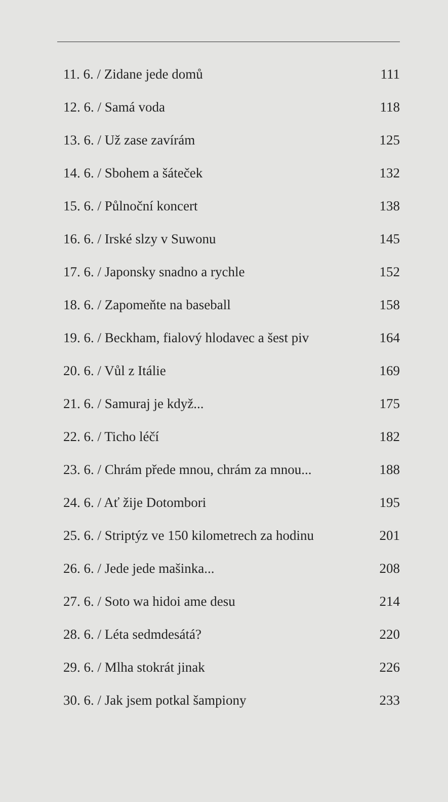11. 6. / Zidane jede domů 111
12. 6. / Samá voda 118
13. 6. / Už zase zavírám 125
14. 6. / Sbohem a šáteček 132
15. 6. / Půlnoční koncert 138
16. 6. / Irské slzy v Suwonu 145
17. 6. / Japonsky snadno a rychle 152
18. 6. / Zapomeňte na baseball 158
19. 6. / Beckham, fialový hlodavec a šest piv 164
20. 6. / Vůl z Itálie 169
21. 6. / Samuraj je když... 175
22. 6. / Ticho léčí 182
23. 6. / Chrám přede mnou, chrám za mnou... 188
24. 6. / Ať žije Dotombori 195
25. 6. / Striptýz ve 150 kilometrech za hodinu 201
26. 6. / Jede jede mašinka... 208
27. 6. / Soto wa hidoi ame desu 214
28. 6. / Léta sedmdesátá? 220
29. 6. / Mlha stokrát jinak 226
30. 6. / Jak jsem potkal šampiony 233